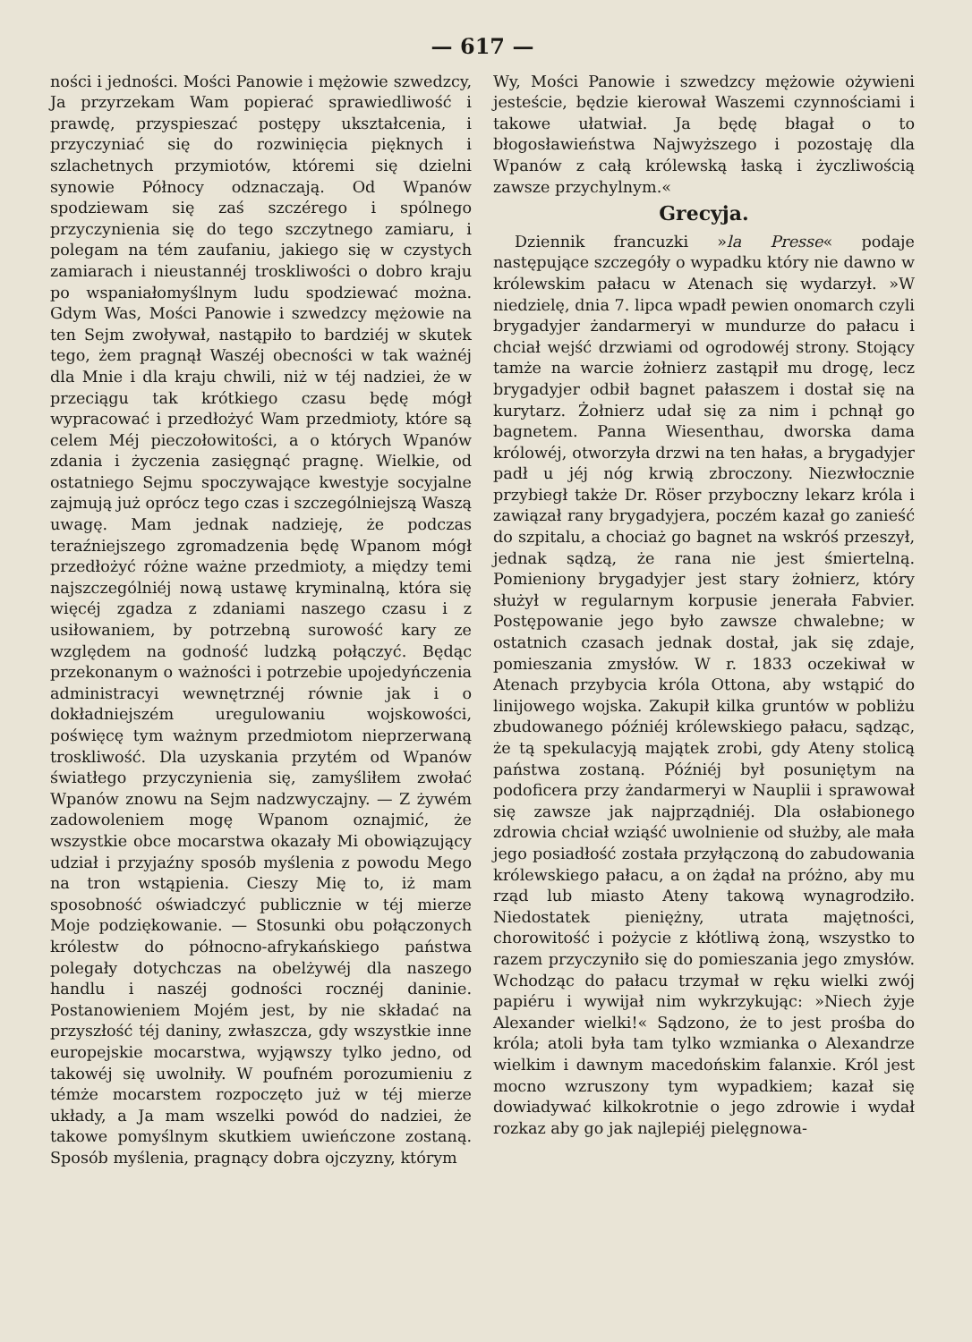— 617 —
ności i jedności. Mości Panowie i mężowie szwedzcy, Ja przyrzekam Wam popierać sprawiedliwość i prawdę, przyspieszać postępy ukształcenia, i przyczyniać się do rozwinięcia pięknych i szlachetnych przymiotów, któremi się dzielni synowie Północy odznaczają. Od Wpanów spodziewam się zaś szczérego i spólnego przyczynienia się do tego szczytnego zamiaru, i polegam na tém zaufaniu, jakiego się w czystych zamiarach i nieustannéj troskliwości o dobro kraju po wspaniałomyślnym ludu spodziewać można. Gdym Was, Mości Panowie i szwedzcy mężowie na ten Sejm zwoływał, nastąpiło to bardziéj w skutek tego, żem pragnął Waszéj obecności w tak ważnéj dla Mnie i dla kraju chwili, niż w téj nadziei, że w przeciągu tak krótkiego czasu będę mógł wypracować i przedłożyć Wam przedmioty, które są celem Méj pieczołowitości, a o których Wpanów zdania i życzenia zasięgnąć pragnę. Wielkie, od ostatniego Sejmu spoczywające kwestyje socyjalne zajmują już oprócz tego czas i szczególniejszą Waszą uwagę. Mam jednak nadzieję, że podczas teraźniejszego zgromadzenia będę Wpanom mógł przedłożyć różne ważne przedmioty, a między temi najszczególniéj nową ustawę kryminalną, która się więcéj zgadza z zdaniami naszego czasu i z usiłowaniem, by potrzebną surowość kary ze względem na godność ludzką połączyć. Będąc przekonanym o ważności i potrzebie upojedyńczenia administracyi wewnętrznéj równie jak i o dokładniejszém uregulowaniu wojskowości, poświęcę tym ważnym przedmiotom nieprzerwaną troskliwość. Dla uzyskania przytém od Wpanów światłego przyczynienia się, zamyśliłem zwołać Wpanów znowu na Sejm nadzwyczajny. — Z żywém zadowoleniem mogę Wpanom oznajmić, że wszystkie obce mocarstwa okazały Mi obowiązujący udział i przyjaźny sposób myślenia z powodu Mego na tron wstąpienia. Cieszy Mię to, iż mam sposobność oświadczyć publicznie w téj mierze Moje podziękowanie. — Stosunki obu połączonych królestw do północno-afrykańskiego państwa polegały dotychczas na obelżywéj dla naszego handlu i naszéj godności rocznéj daninie. Postanowieniem Mojém jest, by nie składać na przyszłość téj daniny, zwłaszcza, gdy wszystkie inne europejskie mocarstwa, wyjąwszy tylko jedno, od takowéj się uwolniły. W poufném porozumieniu z témże mocarstem rozpoczęto już w téj mierze układy, a Ja mam wszelki powód do nadziei, że takowe pomyślnym skutkiem uwieńczone zostaną. Sposób myślenia, pragnący dobra ojczyzny, którym
Wy, Mości Panowie i szwedzcy mężowie ożywieni jesteście, będzie kierował Waszemi czynnościami i takowe ułatwiał. Ja będę błagał o to błogosławieństwa Najwyższego i pozostaję dla Wpanów z całą królewską łaską i życzliwością zawsze przychylnym.«
Grecyja.
Dziennik francuzki »la Presse« podaje następujące szczegóły o wypadku który nie dawno w królewskim pałacu w Atenach się wydarzył. »W niedzielę, dnia 7. lipca wpadł pewien onomarch czyli brygadyjer żandarmeryi w mundurze do pałacu i chciał wejść drzwiami od ogrodowéj strony. Stojący tamże na warcie żołnierz zastąpił mu drogę, lecz brygadyjer odbił bagnet pałaszem i dostał się na kurytarz. Żołnierz udał się za nim i pchnął go bagnetem. Panna Wiesenthau, dworska dama królowéj, otworzyła drzwi na ten hałas, a brygadyjer padł u jéj nóg krwią zbroczony. Niezwłocznie przybiegł także Dr. Röser przyboczny lekarz króla i zawiązał rany brygadyjera, poczém kazał go zanieść do szpitalu, a chociaż go bagnet na wskróś przeszył, jednak sądzą, że rana nie jest śmiertelną. Pomieniony brygadyjer jest stary żołnierz, który służył w regularnym korpusie jenerała Fabvier. Postępowanie jego było zawsze chwalebne; w ostatnich czasach jednak dostał, jak się zdaje, pomieszania zmysłów. W r. 1833 oczekiwał w Atenach przybycia króla Ottona, aby wstąpić do linijowego wojska. Zakupił kilka gruntów w pobliżu zbudowanego późniéj królewskiego pałacu, sądząc, że tą spekulacyją majątek zrobi, gdy Ateny stolicą państwa zostaną. Późniéj był posuniętym na podoficera przy żandarmeryi w Nauplii i sprawował się zawsze jak najprządniéj. Dla osłabionego zdrowia chciał wziąść uwolnienie od służby, ale mała jego posiadłość została przyłączoną do zabudowania królewskiego pałacu, a on żądał na próżno, aby mu rząd lub miasto Ateny takową wynagrodziło. Niedostatek pieniężny, utrata majętności, chorowitość i pożycie z kłótliwą żoną, wszystko to razem przyczyniło się do pomieszania jego zmysłów. Wchodząc do pałacu trzymał w ręku wielki zwój papiéru i wywijał nim wykrzykując: »Niech żyje Alexander wielki!« Sądzono, że to jest prośba do króla; atoli była tam tylko wzmianka o Alexandrze wielkim i dawnym macedońskim falanxie. Król jest mocno wzruszony tym wypadkiem; kazał się dowiadywać kilkokrotnie o jego zdrowie i wydał rozkaz aby go jak najlepiéj pielęgnowa-